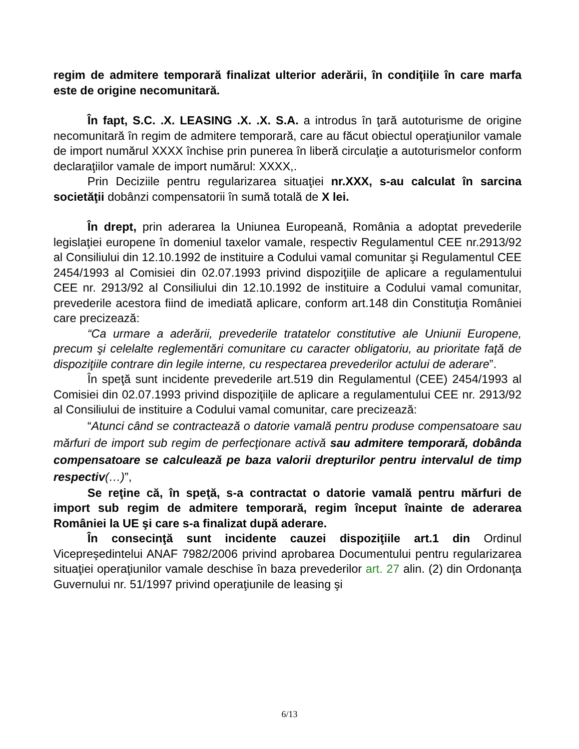regim de admitere temporară finalizat ulterior aderării, în condiţiile în care marfa este de origine necomunitară.
În fapt, S.C. .X. LEASING .X. .X. S.A. a introdus în ţară autoturisme de origine necomunitară în regim de admitere temporară, care au făcut obiectul operaţiunilor vamale de import numărul XXXX închise prin punerea în liberă circulaţie a autoturismelor conform declaraţiilor vamale de import numărul: XXXX,.
Prin Deciziile pentru regularizarea situaţiei nr.XXX, s-au calculat în sarcina societăţii dobânzi compensatorii în sumă totală de X lei.
În drept, prin aderarea la Uniunea Europeană, România a adoptat prevederile legislaţiei europene în domeniul taxelor vamale, respectiv Regulamentul CEE nr.2913/92 al Consiliului din 12.10.1992 de instituire a Codului vamal comunitar şi Regulamentul CEE 2454/1993 al Comisiei din 02.07.1993 privind dispoziţiile de aplicare a regulamentului CEE nr. 2913/92 al Consiliului din 12.10.1992 de instituire a Codului vamal comunitar, prevederile acestora fiind de imediată aplicare, conform art.148 din Constituţia României care precizează:
“Ca urmare a aderării, prevederile tratatelor constitutive ale Uniunii Europene, precum şi celelalte reglementări comunitare cu caracter obligatoriu, au prioritate faţă de dispoziţiile contrare din legile interne, cu respectarea prevederilor actului de aderare”.
În speţă sunt incidente prevederile art.519 din Regulamentul (CEE) 2454/1993 al Comisiei din 02.07.1993 privind dispoziţiile de aplicare a regulamentului CEE nr. 2913/92 al Consiliului de instituire a Codului vamal comunitar, care precizează:
“Atunci când se contractează o datorie vamală pentru produse compensatoare sau mărfuri de import sub regim de perfecţionare activă sau admitere temporară, dobânda compensatoare se calculează pe baza valorii drepturilor pentru intervalul de timp respectiv(…)”,
Se reţine că, în speţă, s-a contractat o datorie vamală pentru mărfuri de import sub regim de admitere temporară, regim început înainte de aderarea României la UE şi care s-a finalizat după aderare.
În consecinţă sunt incidente cauzei dispoziţiile art.1 din Ordinul Vicepreşedintelui ANAF 7982/2006 privind aprobarea Documentului pentru regularizarea situaţiei operaţiunilor vamale deschise în baza prevederilor art. 27 alin. (2) din Ordonanţa Guvernului nr. 51/1997 privind operaţiunile de leasing şi
6/13